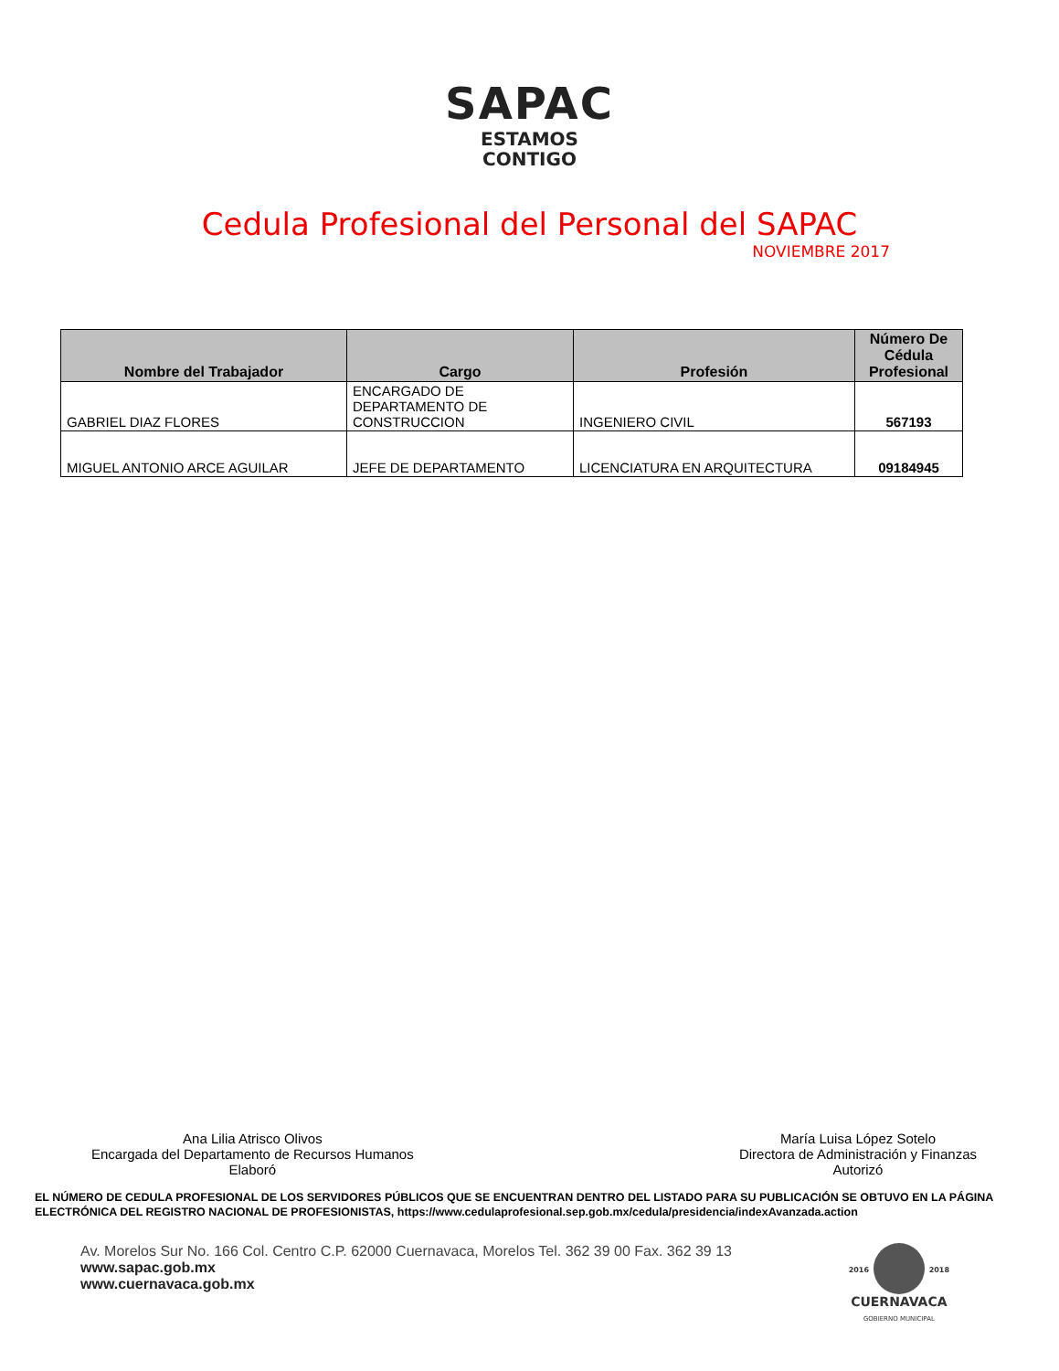SAPAC
ESTAMOS
CONTIGO
Cedula Profesional del Personal del SAPAC
NOVIEMBRE 2017
| Nombre del Trabajador | Cargo | Profesión | Número De Cédula Profesional |
| --- | --- | --- | --- |
| GABRIEL DIAZ FLORES | ENCARGADO DE DEPARTAMENTO DE CONSTRUCCION | INGENIERO CIVIL | 567193 |
| MIGUEL ANTONIO ARCE AGUILAR | JEFE DE DEPARTAMENTO | LICENCIATURA EN ARQUITECTURA | 09184945 |
Ana Lilia Atrisco Olivos
Encargada del Departamento de Recursos Humanos
Elaboró
María Luisa López Sotelo
Directora de Administración y Finanzas
Autorizó
EL NÚMERO DE CEDULA PROFESIONAL DE LOS SERVIDORES PÚBLICOS QUE SE ENCUENTRAN DENTRO DEL LISTADO PARA SU PUBLICACIÓN SE OBTUVO EN LA PÁGINA ELECTRÓNICA DEL REGISTRO NACIONAL DE PROFESIONISTAS, https://www.cedulaprofesional.sep.gob.mx/cedula/presidencia/indexAvanzada.action
Av. Morelos Sur No. 166 Col. Centro C.P. 62000 Cuernavaca, Morelos Tel. 362 39 00 Fax. 362 39 13
www.sapac.gob.mx
www.cuernavaca.gob.mx
2016 2018
CUERNAVACA
GOBIERNO MUNICIPAL